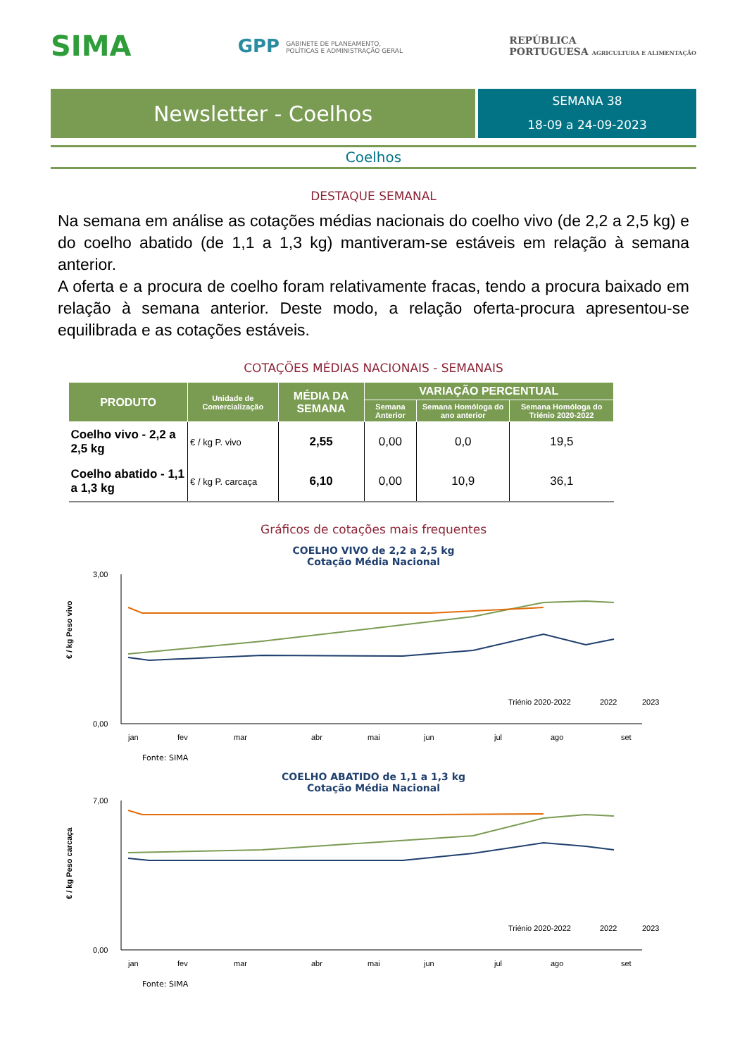SIMA
GPP GABINETE DE PLANEAMENTO,
POLÍTICAS E ADMINISTRAÇÃO GERAL
REPÚBLICA
PORTUGUESA AGRICULTURA E ALIMENTAÇÃO
Newsletter - Coelhos
SEMANA 38
18-09 a 24-09-2023
Coelhos
DESTAQUE SEMANAL
Na semana em análise as cotações médias nacionais do coelho vivo (de 2,2 a 2,5 kg) e do coelho abatido (de 1,1 a 1,3 kg) mantiveram-se estáveis em relação à semana anterior.
A oferta e a procura de coelho foram relativamente fracas, tendo a procura baixado em relação à semana anterior. Deste modo, a relação oferta-procura apresentou-se equilibrada e as cotações estáveis.
COTAÇÕES MÉDIAS NACIONAIS - SEMANAIS
| PRODUTO | Unidade de Comercialização | MÉDIA DA SEMANA | VARIAÇÃO PERCENTUAL | | |
| --- | --- | --- | --- | --- | --- |
| | | | Semana Anterior | Semana Homóloga do ano anterior | Semana Homóloga do Triénio 2020-2022 |
| Coelho vivo - 2,2 a 2,5 kg | € / kg P. vivo | 2,55 | 0,00 | 0,0 | 19,5 |
| Coelho abatido - 1,1 a 1,3 kg | € / kg P. carcaça | 6,10 | 0,00 | 10,9 | 36,1 |
Gráficos de cotações mais frequentes
COELHO VIVO de 2,2 a 2,5 kg
Cotação Média Nacional
3,00
0,00
€ / kg Peso vivo
jan
fev
mar
abr
mai
jun
jul
ago
set
Triénio 2020-2022
2022
2023
Fonte: SIMA
COELHO ABATIDO de 1,1 a 1,3 kg
Cotação Média Nacional
7,00
0,00
€ / kg Peso carcaça
jan
fev
mar
abr
mai
jun
jul
ago
set
Triénio 2020-2022
2022
2023
Fonte: SIMA